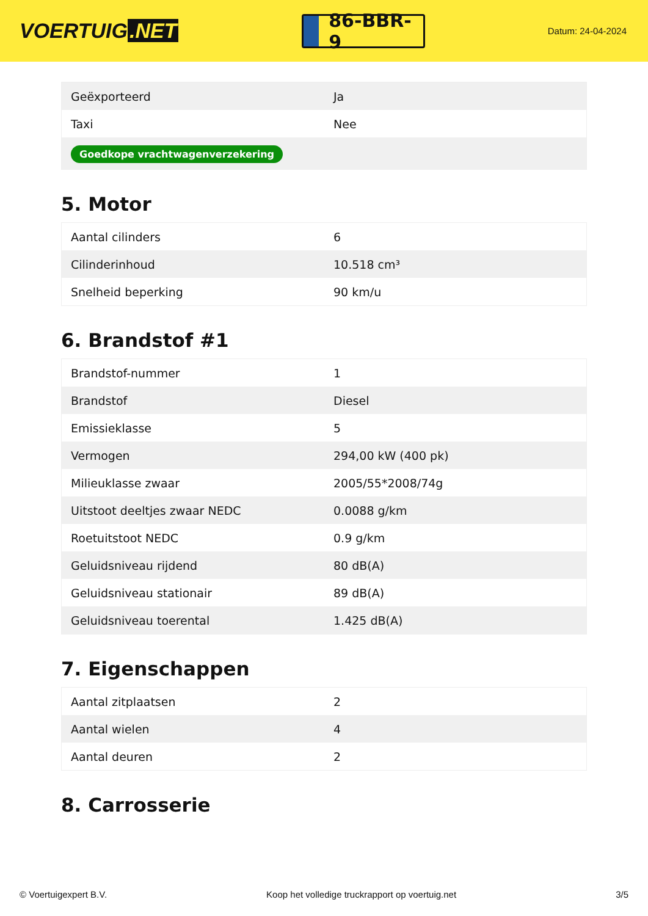VOERTUIG.NET
86-BBR-9
Datum: 24-04-2024
| Geëxporteerd | Ja |
| Taxi | Nee |
| Goedkope vrachtwagenverzekering | |
5. Motor
| Aantal cilinders | 6 |
| Cilinderinhoud | 10.518 cm³ |
| Snelheid beperking | 90 km/u |
6. Brandstof #1
| Brandstof-nummer | 1 |
| Brandstof | Diesel |
| Emissieklasse | 5 |
| Vermogen | 294,00 kW (400 pk) |
| Milieuklasse zwaar | 2005/55*2008/74g |
| Uitstoot deeltjes zwaar NEDC | 0.0088 g/km |
| Roetuitstoot NEDC | 0.9 g/km |
| Geluidsniveau rijdend | 80 dB(A) |
| Geluidsniveau stationair | 89 dB(A) |
| Geluidsniveau toerental | 1.425 dB(A) |
7. Eigenschappen
| Aantal zitplaatsen | 2 |
| Aantal wielen | 4 |
| Aantal deuren | 2 |
8. Carrosserie
© Voertuigexpert B.V. Koop het volledige truckrapport op voertuig.net 3/5